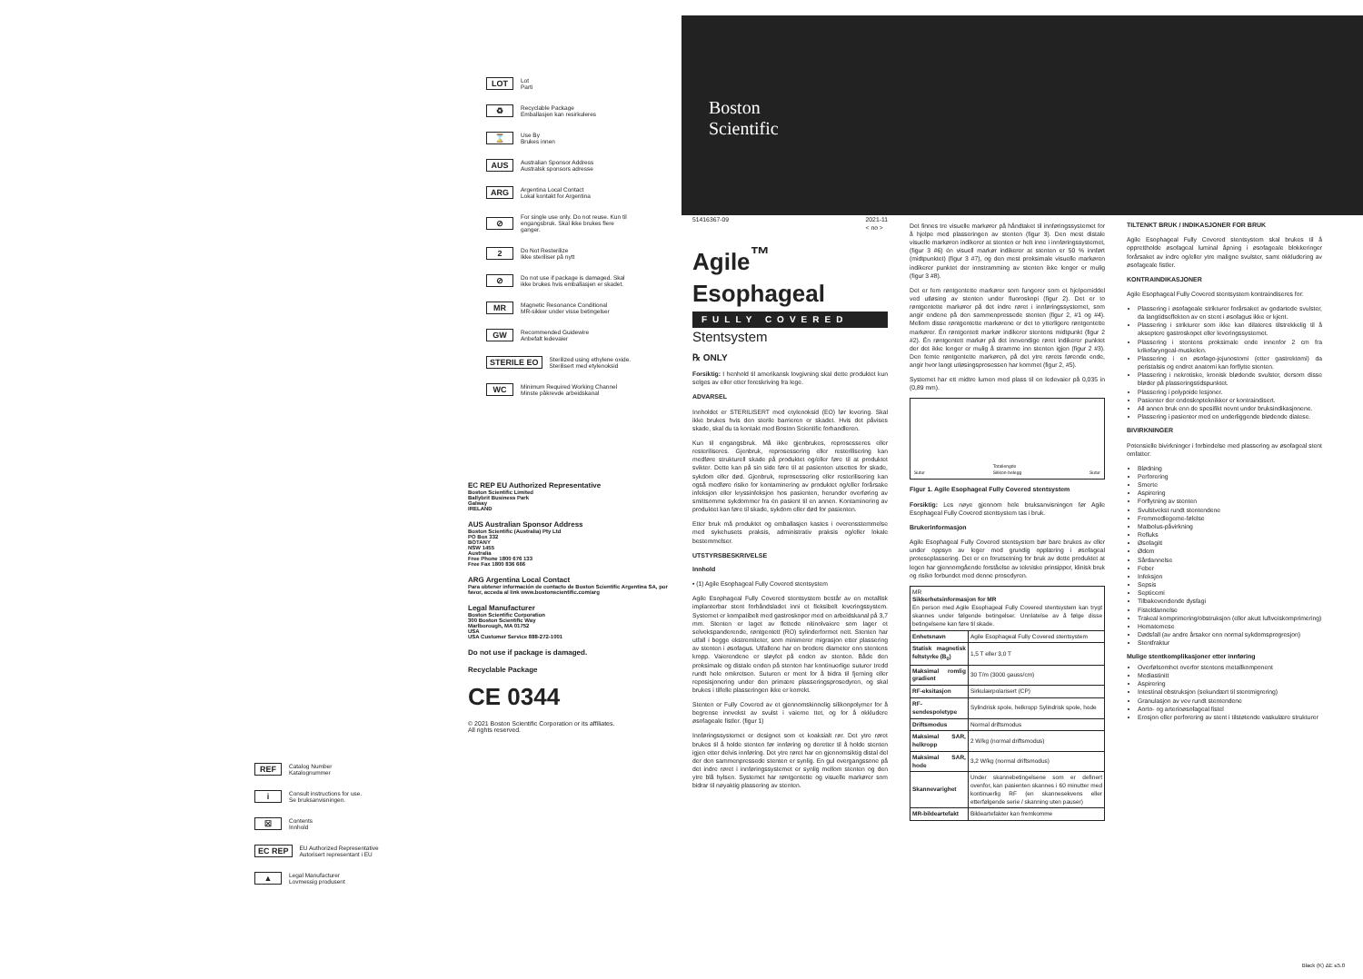LOT Lot
Parti
♻ Recyclable Package
Emballasjen kan resirkuleres
⌛ Use By
Brukes innen
AUS Australian Sponsor Address
Australsk sponsors adresse
ARG Argentina Local Contact
Lokal kontakt for Argentina
⊘ For single use only. Do not reuse. Kun til engangsbruk. Skal ikke brukes flere ganger.
2 Do Not Resterilize
Ikke steriliser på nytt
⊘ Do not use if package is damaged. Skal ikke brukes hvis emballasjen er skadet.
MR Magnetic Resonance Conditional
MR-sikker under visse betingelser
GW Recommended Guidewire
Anbefalt ledevaier
STERILE EO Sterilized using ethylene oxide.
Sterilisert med etylenoksid
WC Minimum Required Working Channel
Minste påkrevde arbeidskanal
REF Catalog Number
Katalognummer
i Consult instructions for use.
Se bruksanvisningen.
☒ Contents
Innhold
EC REP EU Authorized Representative
Autorisert representant i EU
▲ Legal Manufacturer
Lovmessig produsent
EC REP EU Authorized Representative
Boston Scientific Limited
Ballybrit Business Park
Galway
IRELAND
AUS Australian Sponsor Address
Boston Scientific (Australia) Pty Ltd
PO Box 332
BOTANY
NSW 1455
Australia
Free Phone 1800 676 133
Free Fax 1800 836 666
ARG Argentina Local Contact
Para obtener información de contacto de Boston Scientific Argentina SA, por favor, acceda al link www.bostonscientific.com/arg
Legal Manufacturer
Boston Scientific Corporation
300 Boston Scientific Way
Marlborough, MA 01752
USA
USA Customer Service 888-272-1001
Do not use if package is damaged.
Recyclable Package
CE 0344
© 2021 Boston Scientific Corporation or its affiliates.
All rights reserved.
Boston
Scientific
51416367-09 2021-11
< no >
Agile<sup>™</sup> Esophageal
FULLY COVERED
Stentsystem
℞ ONLY
Forsiktig: I henhold til amerikansk lovgivning skal dette produktet kun selges av eller etter foreskriving fra lege.
ADVARSEL
Innholdet er STERILISERT med etylenoksid (EO) før levering. Skal ikke brukes hvis den sterile barrieren er skadet. Hvis det påvises skade, skal du ta kontakt med Boston Scientific forhandleren.
Kun til engangsbruk. Må ikke gjenbrukes, reprosesseres eller resteriliseres. Gjenbruk, reprosessering eller resterilisering kan medføre strukturell skade på produktet og/eller føre til at produktet svikter. Dette kan på sin side føre til at pasienten utsettes for skade, sykdom eller død. Gjenbruk, reprosessering eller resterilisering kan også medføre risiko for kontaminering av produktet og/eller forårsake infeksjon eller kryssinfeksjon hos pasienten, herunder overføring av smittsomme sykdommer fra én pasient til en annen. Kontaminering av produktet kan føre til skade, sykdom eller død for pasienten.
Etter bruk må produktet og emballasjen kastes i overensstemmelse med sykehusets praksis, administrativ praksis og/eller lokale bestemmelser.
UTSTYRSBESKRIVELSE
Innhold
• (1) Agile Esophageal Fully Covered stentsystem
Agile Esophageal Fully Covered stentsystem består av en metallisk implanterbar stent forhåndsladet inni et fleksibelt leveringssystem. Systemet er kompatibelt med gastroskoper med en arbeidskanal på 3,7 mm. Stenten er laget av flettede nitinolvaiere som lager et selvekspanderende, røntgentett (RO) sylinderformet nett. Stenten har utfall i begge ekstremiteter, som minimerer migrasjon etter plassering av stenten i øsofagus. Utfallene har en bredere diameter enn stentens kropp. Vaierendene er sløyfet på enden av stenten. Både den proksimale og distale enden på stenten har kontinuerlige suturer tredd rundt hele omkretsen. Suturen er ment for å bidra til fjerning eller reposisjonering under den primære plasseringsprosedyren, og skal brukes i tilfelle plasseringen ikke er korrekt.
Stenten er Fully Covered av et gjennomskinnelig silikonpolymer for å begrense innvekst av svulst i vaierne ttet, og for å okkludere øsofageale fistler. (figur 1)
Innføringssystemet er designet som et koaksialt rør. Det ytre røret brukes til å holde stenten før innføring og deretter til å holde stenten igjen etter delvis innføring. Det ytre røret har en gjennomsiktig distal del der den sammenpressede stenten er synlig. En gul overgangssone på det indre røret i innføringssystemet er synlig mellom stenten og den ytre blå hylsen. Systemet har røntgentette og visuelle markører som bidrar til nøyaktig plassering av stenten.
Det finnes tre visuelle markører på håndtaket til innføringssystemet for å hjelpe med plasseringen av stenten (figur 3). Den mest distale visuelle markøren indikerer at stenten er helt inne i innføringssystemet, (figur 3 #6) én visuell markør indikerer at stenten er 50 % innført (midtpunktet) (figur 3 #7), og den mest proksimale visuelle markøren indikerer punktet der innstramming av stenten ikke lenger er mulig (figur 3 #8).
Det er fem røntgentette markører som fungerer som et hjelpemiddel ved utløsing av stenten under fluoroskopi (figur 2). Det er to røntgentette markører på det indre røret i innføringssystemet, som angir endene på den sammenpressede stenten (figur 2, #1 og #4). Mellom disse røntgentette markørene er det to ytterligere røntgentette markører. Én røntgentett markør indikerer stentens midtpunkt (figur 2 #2). Én røntgentett markør på det innvendige røret indikerer punktet der det ikke lenger er mulig å stramme inn stenten igjen (figur 2 #3). Den femte røntgentette markøren, på det ytre rørets førende ende, angir hvor langt utløsingsprosessen har kommet (figur 2, #5).
Systemet har ett midtre lumen med plass til en ledevaier på 0,035 in (0,89 mm).
Sutur Totallengde
Silikon-belegg Sutur
Figur 1. Agile Esophageal Fully Covered stentsystem
Forsiktig: Les nøye gjennom hele bruksanvisningen før Agile Esophageal Fully Covered stentsystem tas i bruk.
Brukerinformasjon
Agile Esophageal Fully Covered stentsystem bør bare brukes av eller under oppsyn av leger med grundig opplæring i øsofageal proteseplassering. Det er en forutsetning for bruk av dette produktet at legen har gjennomgående forståelse av tekniske prinsipper, klinisk bruk og risiko forbundet med denne prosedyren.
| MR Sikkerhetsinformasjon for MR En person med Agile Esophageal Fully Covered stentsystem kan trygt skannes under følgende betingelser. Unnlatelse av å følge disse betingelsene kan føre til skade. | |
| Enhetsnavn | Agile Esophageal Fully Covered stentsystem |
| Statisk magnetisk feltstyrke (B<sub>0</sub>) | 1,5 T eller 3,0 T |
| Maksimal romlig gradient | 30 T/m (3000 gauss/cm) |
| RF-eksitasjon | Sirkulærpolarisert (CP) |
| RF-sendespoletype | Sylindrisk spole, helkropp Sylindrisk spole, hode |
| Driftsmodus | Normal driftsmodus |
| Maksimal SAR, helkropp | 2 W/kg (normal driftsmodus) |
| Maksimal SAR, hode | 3,2 W/kg (normal driftsmodus) |
| Skannevarighet | Under skannebetingelsene som er definert ovenfor, kan pasienten skannes i 60 minutter med kontinuerlig RF (en skannesekvens eller etterfølgende serie / skanning uten pauser) |
| MR-bildeartefakt | Bildeartefakter kan fremkomme |
TILTENKT BRUK / INDIKASJONER FOR BRUK
Agile Esophageal Fully Covered stentsystem skal brukes til å opprettholde øsofageal luminal åpning i øsofageale blokkeringer forårsaket av indre og/eller ytre maligne svulster, samt okkludering av øsofageale fistler.
KONTRAINDIKASJONER
Agile Esophageal Fully Covered stentsystem kontraindiseres for:
Plassering i øsofageale strikturer forårsaket av godartede svulster, da langtidseffekten av en stent i øsofagus ikke er kjent.
Plassering i strikturer som ikke kan dilateres tilstrekkelig til å akseptere gastroskopet eller leveringssystemet.
Plassering i stentens proksimale ende innenfor 2 cm fra krikofaryngeal-muskelen.
Plassering i en øsofago-jejunostomi (etter gastrektomi) da peristalsis og endret anatomi kan forflytte stenten.
Plassering i nekrotiske, kronisk blødende svulster, dersom disse bløder på plasseringstidspunktet.
Plassering i polypoide lesjoner.
Pasienter der endoskopteknikker er kontraindisert.
All annen bruk enn de spesifikt nevnt under bruksindikasjonene.
Plassering i pasienter med en underliggende blødende diatese.
BIVIRKNINGER
Potensielle bivirkninger i forbindelse med plassering av øsofageal stent omfatter:
Blødning
Perforering
Smerte
Aspirering
Forflytning av stenten
Svulstvekst rundt stentendene
Fremmedlegeme-følelse
Matbolus-påvirkning
Refluks
Øsofagitt
Ødem
Sårdannelse
Feber
Infeksjon
Sepsis
Septicemi
Tilbakevendende dysfagi
Fisteldannelse
Trakeal komprimering/obstruksjon (eller akutt luftveiskomprimering)
Hematemese
Dødsfall (av andre årsaker enn normal sykdomsprogresjon)
Stentfraktur
Mulige stentkomplikasjoner etter innføring
Overfølsomhet overfor stentens metallkomponent
Mediastinitt
Aspirering
Intestinal obstruksjon (sekundært til stentmigrering)
Granulasjon av vev rundt stentendene
Aorto- og arterioøsofageal fistel
Erosjon eller perforering av stent i tilstøtende vaskulære strukturer
Black (K) ΔE ≤5.0